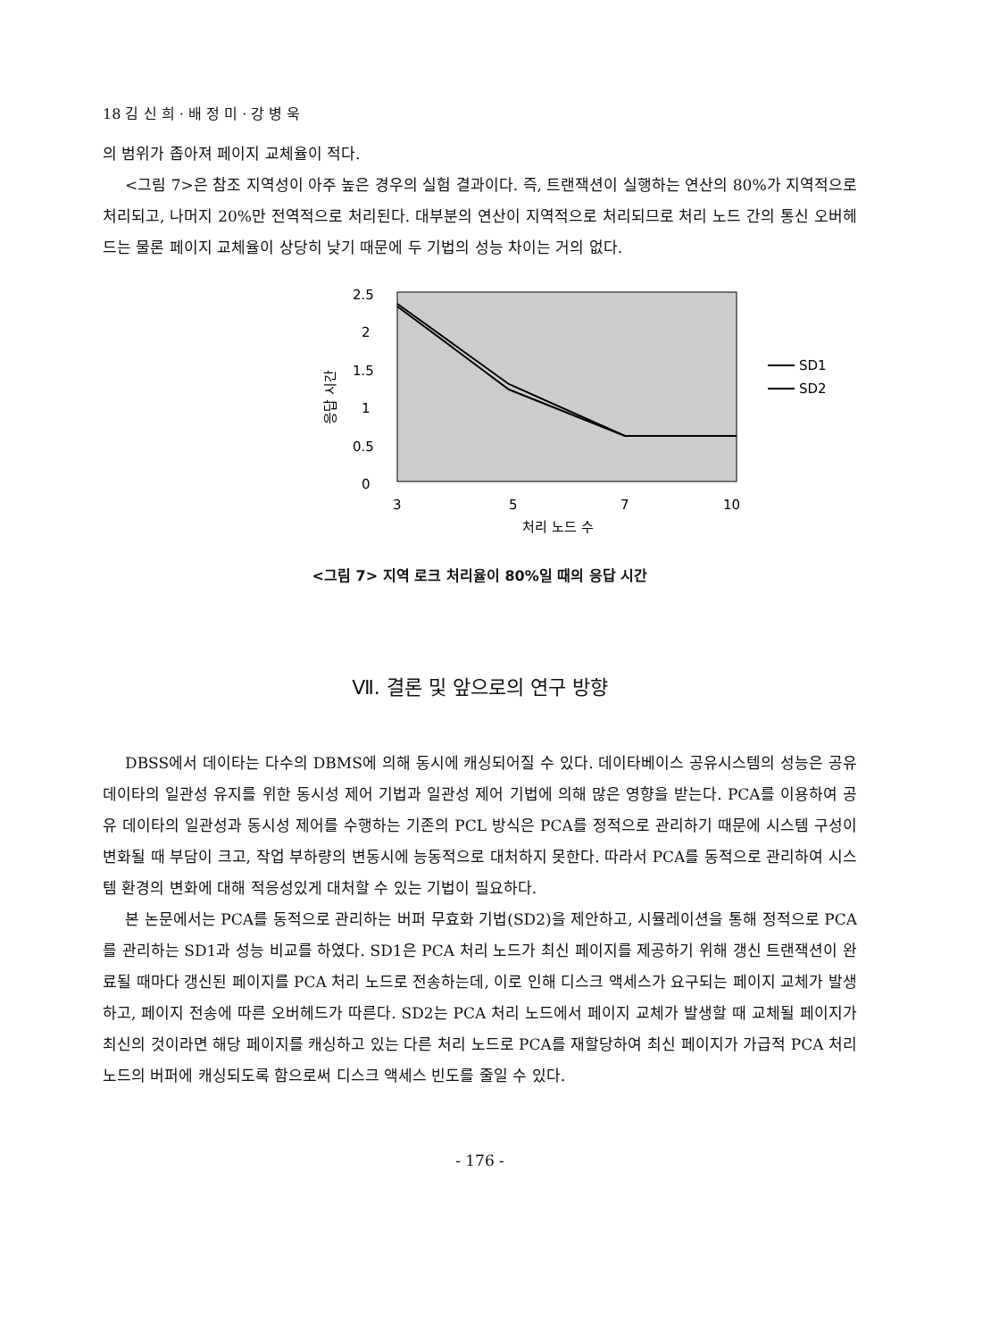18 김 신 희 · 배 정 미 · 강 병 욱
의 범위가 좁아져 페이지 교체율이 적다.
<그림 7>은 참조 지역성이 아주 높은 경우의 실험 결과이다. 즉, 트랜잭션이 실행하는 연산의 80%가 지역적으로 처리되고, 나머지 20%만 전역적으로 처리된다. 대부분의 연산이 지역적으로 처리되므로 처리 노드 간의 통신 오버헤드는 물론 페이지 교체율이 상당히 낮기 때문에 두 기법의 성능 차이는 거의 없다.
2.5
2
1.5
1
0.5
0
응답 시간
3
5
7
10
처리 노드 수
SD1
SD2
<그림 7> 지역 로크 처리율이 80%일 때의 응답 시간
Ⅶ. 결론 및 앞으로의 연구 방향
DBSS에서 데이타는 다수의 DBMS에 의해 동시에 캐싱되어질 수 있다. 데이타베이스 공유시스템의 성능은 공유 데이타의 일관성 유지를 위한 동시성 제어 기법과 일관성 제어 기법에 의해 많은 영향을 받는다. PCA를 이용하여 공유 데이타의 일관성과 동시성 제어를 수행하는 기존의 PCL 방식은 PCA를 정적으로 관리하기 때문에 시스템 구성이 변화될 때 부담이 크고, 작업 부하량의 변동시에 능동적으로 대처하지 못한다. 따라서 PCA를 동적으로 관리하여 시스템 환경의 변화에 대해 적응성있게 대처할 수 있는 기법이 필요하다.
본 논문에서는 PCA를 동적으로 관리하는 버퍼 무효화 기법(SD2)을 제안하고, 시뮬레이션을 통해 정적으로 PCA를 관리하는 SD1과 성능 비교를 하였다. SD1은 PCA 처리 노드가 최신 페이지를 제공하기 위해 갱신 트랜잭션이 완료될 때마다 갱신된 페이지를 PCA 처리 노드로 전송하는데, 이로 인해 디스크 액세스가 요구되는 페이지 교체가 발생하고, 페이지 전송에 따른 오버헤드가 따른다. SD2는 PCA 처리 노드에서 페이지 교체가 발생할 때 교체될 페이지가 최신의 것이라면 해당 페이지를 캐싱하고 있는 다른 처리 노드로 PCA를 재할당하여 최신 페이지가 가급적 PCA 처리 노드의 버퍼에 캐싱되도록 함으로써 디스크 액세스 빈도를 줄일 수 있다.
- 176 -